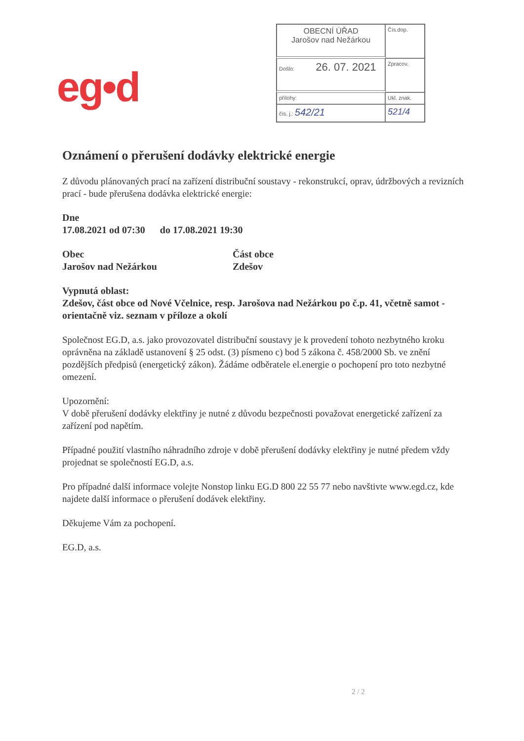eg•d
OBECNÍ ÚŘAD
Jarošov nad Nežárkou
Čís.dop.
Došlo: 26. 07. 2021
Zpracov.
přílohy:
Ukl. znak.
čís. j.: 542/21
521/4
Oznámení o přerušení dodávky elektrické energie
Z důvodu plánovaných prací na zařízení distribuční soustavy - rekonstrukcí, oprav, údržbových a revizních prací - bude přerušena dodávka elektrické energie:
Dne
17.08.2021 od 07:30 do 17.08.2021 19:30
Obec
Jarošov nad Nežárkou
Část obce
Zdešov
Vypnutá oblast:
Zdešov, část obce od Nové Včelnice, resp. Jarošova nad Nežárkou po č.p. 41, včetně samot - orientačně viz. seznam v příloze a okolí
Společnost EG.D, a.s. jako provozovatel distribuční soustavy je k provedení tohoto nezbytného kroku oprávněna na základě ustanovení § 25 odst. (3) písmeno c) bod 5 zákona č. 458/2000 Sb. ve znění pozdějších předpisů (energetický zákon). Žádáme odběratele el.energie o pochopení pro toto nezbytné omezení.
Upozornění:
V době přerušení dodávky elektřiny je nutné z důvodu bezpečnosti považovat energetické zařízení za zařízení pod napětím.
Případné použití vlastního náhradního zdroje v době přerušení dodávky elektřiny je nutné předem vždy projednat se společností EG.D, a.s.
Pro případné další informace volejte Nonstop linku EG.D 800 22 55 77 nebo navštivte www.egd.cz, kde najdete další informace o přerušení dodávek elektřiny.
Děkujeme Vám za pochopení.
EG.D, a.s.
2 / 2